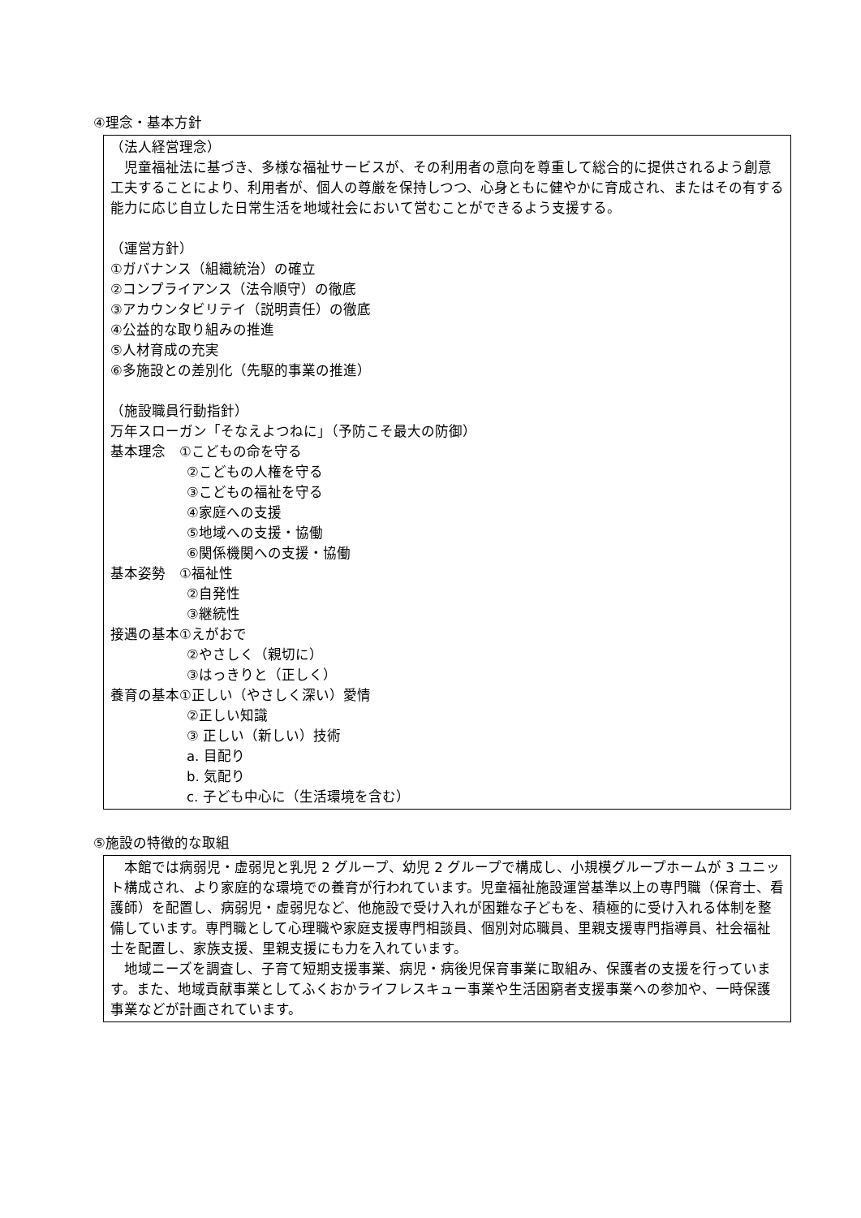④理念・基本方針
（法人経営理念）
　児童福祉法に基づき、多様な福祉サービスが、その利用者の意向を尊重して総合的に提供されるよう創意工夫することにより、利用者が、個人の尊厳を保持しつつ、心身ともに健やかに育成され、またはその有する能力に応じ自立した日常生活を地域社会において営むことができるよう支援する。
（運営方針）
①ガバナンス（組織統治）の確立
②コンプライアンス（法令順守）の徹底
③アカウンタビリテイ（説明責任）の徹底
④公益的な取り組みの推進
⑤人材育成の充実
⑥多施設との差別化（先駆的事業の推進）
（施設職員行動指針）
万年スローガン「そなえよつねに」（予防こそ最大の防御）
基本理念　①こどもの命を守る
②こどもの人権を守る
③こどもの福祉を守る
④家庭への支援
⑤地域への支援・協働
⑥関係機関への支援・協働
基本姿勢　①福祉性
②自発性
③継続性
接遇の基本①えがおで
②やさしく（親切に）
③はっきりと（正しく）
養育の基本①正しい（やさしく深い）愛情
②正しい知識
③ 正しい（新しい）技術
a. 目配り
b. 気配り
c. 子ども中心に（生活環境を含む）
⑤施設の特徴的な取組
　本館では病弱児・虚弱児と乳児 2 グループ、幼児 2 グループで構成し、小規模グループホームが 3 ユニット構成され、より家庭的な環境での養育が行われています。児童福祉施設運営基準以上の専門職（保育士、看護師）を配置し、病弱児・虚弱児など、他施設で受け入れが困難な子どもを、積極的に受け入れる体制を整備しています。専門職として心理職や家庭支援専門相談員、個別対応職員、里親支援専門指導員、社会福祉士を配置し、家族支援、里親支援にも力を入れています。
　地域ニーズを調査し、子育て短期支援事業、病児・病後児保育事業に取組み、保護者の支援を行っています。また、地域貢献事業としてふくおかライフレスキュー事業や生活困窮者支援事業への参加や、一時保護事業などが計画されています。